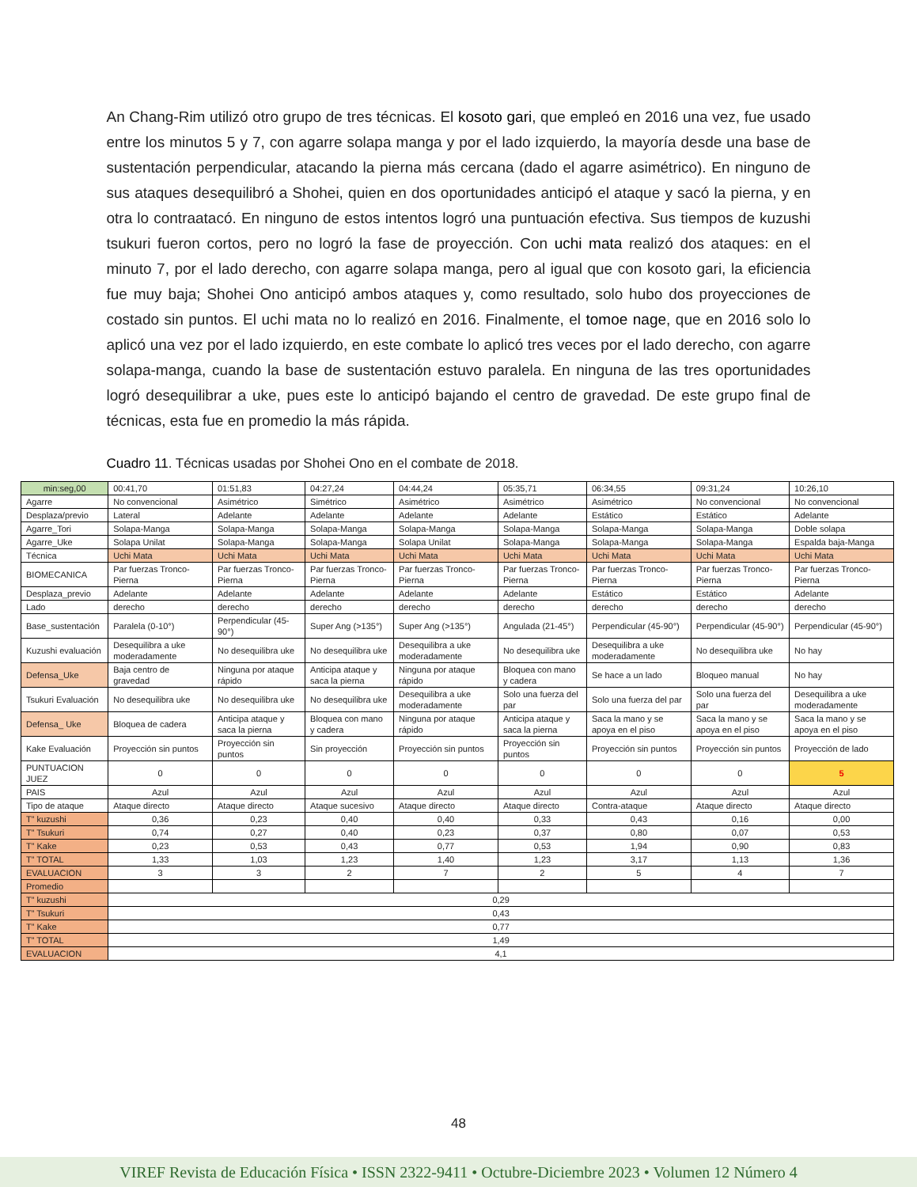An Chang-Rim utilizó otro grupo de tres técnicas. El kosoto gari, que empleó en 2016 una vez, fue usado entre los minutos 5 y 7, con agarre solapa manga y por el lado izquierdo, la mayoría desde una base de sustentación perpendicular, atacando la pierna más cercana (dado el agarre asimétrico). En ninguno de sus ataques desequilibró a Shohei, quien en dos oportunidades anticipó el ataque y sacó la pierna, y en otra lo contraatacó. En ninguno de estos intentos logró una puntuación efectiva. Sus tiempos de kuzushi tsukuri fueron cortos, pero no logró la fase de proyección. Con uchi mata realizó dos ataques: en el minuto 7, por el lado derecho, con agarre solapa manga, pero al igual que con kosoto gari, la eficiencia fue muy baja; Shohei Ono anticipó ambos ataques y, como resultado, solo hubo dos proyecciones de costado sin puntos. El uchi mata no lo realizó en 2016. Finalmente, el tomoe nage, que en 2016 solo lo aplicó una vez por el lado izquierdo, en este combate lo aplicó tres veces por el lado derecho, con agarre solapa-manga, cuando la base de sustentación estuvo paralela. En ninguna de las tres oportunidades logró desequilibrar a uke, pues este lo anticipó bajando el centro de gravedad. De este grupo final de técnicas, esta fue en promedio la más rápida.
Cuadro 11. Técnicas usadas por Shohei Ono en el combate de 2018.
| min:seg,00 | 00:41,70 | 01:51,83 | 04:27,24 | 04:44,24 | 05:35,71 | 06:34,55 | 09:31,24 | 10:26,10 |
| Agarre | No convencional | Asimétrico | Simétrico | Asimétrico | Asimétrico | Asimétrico | No convencional | No convencional |
| Desplaza/previo | Lateral | Adelante | Adelante | Adelante | Adelante | Estático | Estático | Adelante |
| Agarre_Tori | Solapa-Manga | Solapa-Manga | Solapa-Manga | Solapa-Manga | Solapa-Manga | Solapa-Manga | Solapa-Manga | Doble solapa |
| Agarre_Uke | Solapa Unilat | Solapa-Manga | Solapa-Manga | Solapa Unilat | Solapa-Manga | Solapa-Manga | Solapa-Manga | Espalda baja-Manga |
| Técnica | Uchi Mata | Uchi Mata | Uchi Mata | Uchi Mata | Uchi Mata | Uchi Mata | Uchi Mata | Uchi Mata |
| BIOMECANICA | Par fuerzas Tronco-Pierna | Par fuerzas Tronco-Pierna | Par fuerzas Tronco-Pierna | Par fuerzas Tronco-Pierna | Par fuerzas Tronco-Pierna | Par fuerzas Tronco-Pierna | Par fuerzas Tronco-Pierna | Par fuerzas Tronco-Pierna |
| Desplaza_previo | Adelante | Adelante | Adelante | Adelante | Adelante | Estático | Estático | Adelante |
| Lado | derecho | derecho | derecho | derecho | derecho | derecho | derecho | derecho |
| Base_sustentación | Paralela (0-10°) | Perpendicular (45-90°) | Super Ang (>135°) | Super Ang (>135°) | Angulada (21-45°) | Perpendicular (45-90°) | Perpendicular (45-90°) | Perpendicular (45-90°) |
| Kuzushi evaluación | Desequilibra a uke moderadamente | No desequilibra uke | No desequilibra uke | Desequilibra a uke moderadamente | No desequilibra uke | Desequilibra a uke moderadamente | No desequilibra uke | No hay |
| Defensa_Uke | Baja centro de gravedad | Ninguna por ataque rápido | Anticipa ataque y saca la pierna | Ninguna por ataque rápido | Bloquea con mano y cadera | Se hace a un lado | Bloqueo manual | No hay |
| Tsukuri Evaluación | No desequilibra uke | No desequilibra uke | No desequilibra uke | Desequilibra a uke moderadamente | Solo una fuerza del par | Solo una fuerza del par | Solo una fuerza del par | Desequilibra a uke moderadamente |
| Defensa_ Uke | Bloquea de cadera | Anticipa ataque y saca la pierna | Bloquea con mano y cadera | Ninguna por ataque rápido | Anticipa ataque y saca la pierna | Saca la mano y se apoya en el piso | Saca la mano y se apoya en el piso | Saca la mano y se apoya en el piso |
| Kake Evaluación | Proyección sin puntos | Proyección sin puntos | Sin proyección | Proyección sin puntos | Proyección sin puntos | Proyección sin puntos | Proyección sin puntos | Proyección de lado |
| PUNTUACION JUEZ | 0 | 0 | 0 | 0 | 0 | 0 | 0 | 5 |
| PAIS | Azul | Azul | Azul | Azul | Azul | Azul | Azul | Azul |
| Tipo de ataque | Ataque directo | Ataque directo | Ataque sucesivo | Ataque directo | Ataque directo | Contra-ataque | Ataque directo | Ataque directo |
| T” kuzushi | 0,36 | 0,23 | 0,40 | 0,40 | 0,33 | 0,43 | 0,16 | 0,00 |
| T” Tsukuri | 0,74 | 0,27 | 0,40 | 0,23 | 0,37 | 0,80 | 0,07 | 0,53 |
| T” Kake | 0,23 | 0,53 | 0,43 | 0,77 | 0,53 | 1,94 | 0,90 | 0,83 |
| T” TOTAL | 1,33 | 1,03 | 1,23 | 1,40 | 1,23 | 3,17 | 1,13 | 1,36 |
| EVALUACION | 3 | 3 | 2 | 7 | 2 | 5 | 4 | 7 |
| Promedio | | | | | | | | |
| T” kuzushi | 0,29 | | | | | | | |
| T” Tsukuri | 0,43 | | | | | | | |
| T” Kake | 0,77 | | | | | | | |
| T” TOTAL | 1,49 | | | | | | | |
| EVALUACION | 4,1 | | | | | | | |
48
VIREF Revista de Educación Física • ISSN 2322-9411 • Octubre-Diciembre 2023 • Volumen 12 Número 4